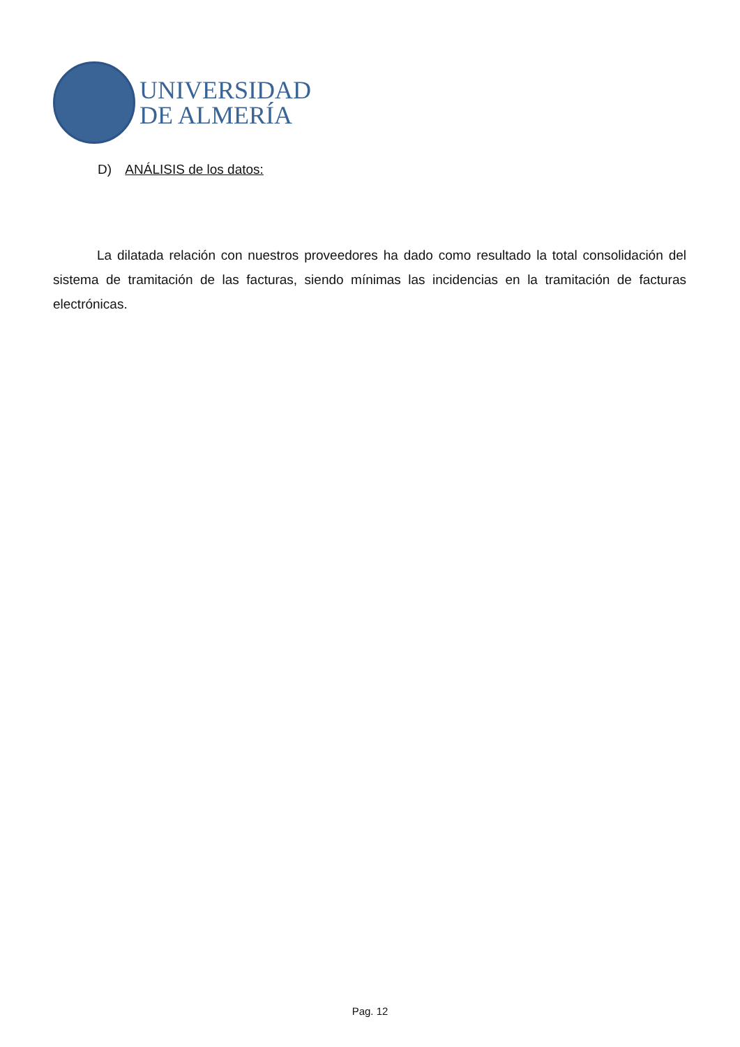UNIVERSIDAD
DE ALMERÍA
D) ANÁLISIS de los datos:
La dilatada relación con nuestros proveedores ha dado como resultado la total consolidación del sistema de tramitación de las facturas, siendo mínimas las incidencias en la tramitación de facturas electrónicas.
Pag. 12